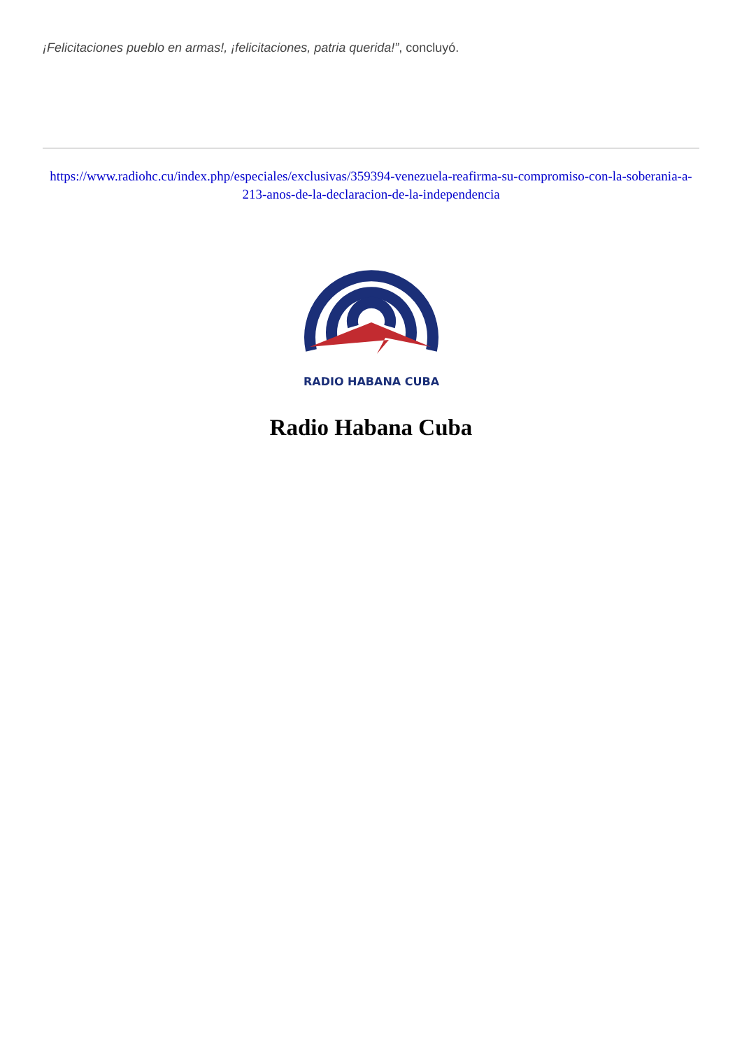¡Felicitaciones pueblo en armas!, ¡felicitaciones, patria querida!”, concluyó.
https://www.radiohc.cu/index.php/especiales/exclusivas/359394-venezuela-reafirma-su-compromiso-con-la-soberania-a-213-anos-de-la-declaracion-de-la-independencia
RADIO HABANA CUBA
Radio Habana Cuba